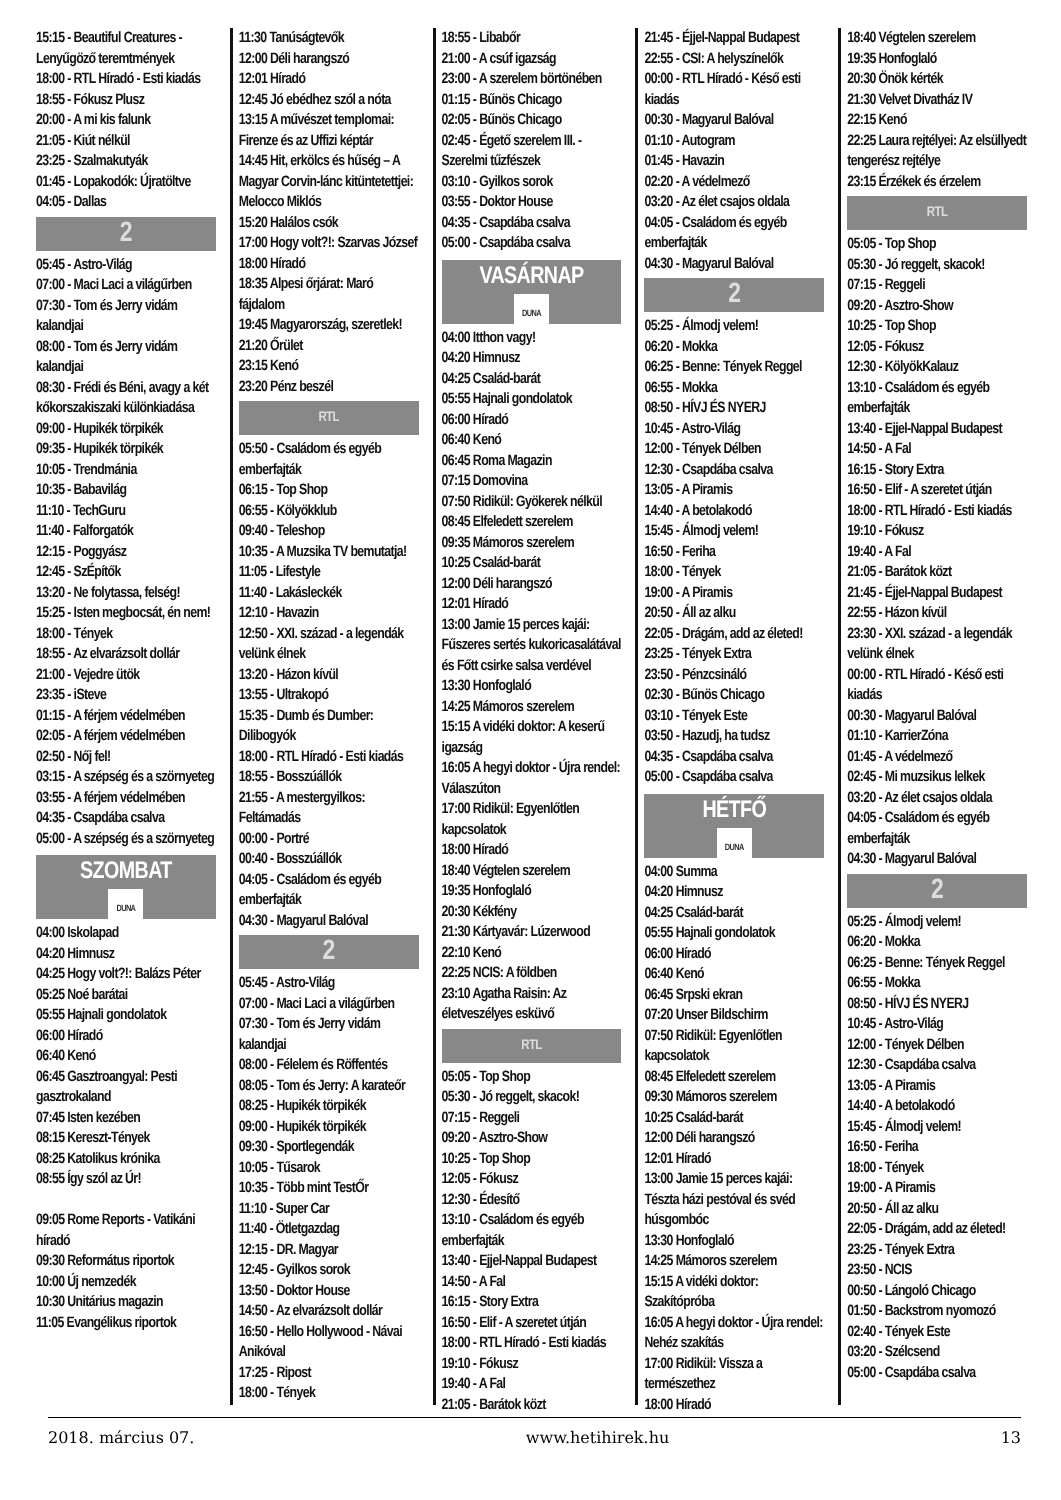15:15 - Beautiful Creatures - Lenyűgöző teremtmények
18:00 - RTL Híradó - Esti kiadás
18:55 - Fókusz Plusz
20:00 - A mi kis falunk
21:05 - Kiút nélkül
23:25 - Szalmakutyák
01:45 - Lopakodók: Újratöltve
04:05 - Dallas
2
05:45 - Astro-Világ
07:00 - Maci Laci a világűrben
07:30 - Tom és Jerry vidám kalandjai
08:00 - Tom és Jerry vidám kalandjai
08:30 - Frédi és Béni, avagy a két kőkorszakiszaki különkiadása
09:00 - Hupikék törpikék
09:35 - Hupikék törpikék
10:05 - Trendmánia
10:35 - Babavilág
11:10 - TechGuru
11:40 - Falforgatók
12:15 - Poggyász
12:45 - SzÉpítők
13:20 - Ne folytassa, felség!
15:25 - Isten megbocsát, én nem!
18:00 - Tények
18:55 - Az elvarázsolt dollár
21:00 - Vejedre ütök
23:35 - iSteve
01:15 - A férjem védelmében
02:05 - A férjem védelmében
02:50 - Nőj fel!
03:15 - A szépség és a szörnyeteg
03:55 - A férjem védelmében
04:35 - Csapdába csalva
05:00 - A szépség és a szörnyeteg
SZOMBAT
DUNA
04:00 Iskolapad
04:20 Himnusz
04:25 Hogy volt?!: Balázs Péter
05:25 Noé barátai
05:55 Hajnali gondolatok
06:00 Híradó
06:40 Kenó
06:45 Gasztroangyal: Pesti gasztrokaland
07:45 Isten kezében
08:15 Kereszt-Tények
08:25 Katolikus krónika
08:55 Így szól az Úr!
09:05 Rome Reports - Vatikáni híradó
09:30 Református riportok
10:00 Új nemzedék
10:30 Unitárius magazin
11:05 Evangélikus riportok
11:30 Tanúságtevők
12:00 Déli harangszó
12:01 Híradó
12:45 Jó ebédhez szól a nóta
13:15 A művészet templomai: Firenze és az Uffizi képtár
14:45 Hit, erkölcs és hűség – A Magyar Corvin-lánc kitüntetettjei: Melocco Miklós
15:20 Halálos csók
17:00 Hogy volt?!: Szarvas József
18:00 Híradó
18:35 Alpesi őrjárat: Maró fájdalom
19:45 Magyarország, szeretlek!
21:20 Őrület
23:15 Kenó
23:20 Pénz beszél
RTL
05:50 - Családom és egyéb emberfajták
06:15 - Top Shop
06:55 - Kölyökklub
09:40 - Teleshop
10:35 - A Muzsika TV bemutatja!
11:05 - Lifestyle
11:40 - Lakásleckék
12:10 - Havazin
12:50 - XXI. század - a legendák velünk élnek
13:20 - Házon kívül
13:55 - Ultrakopó
15:35 - Dumb és Dumber: Dilibogyók
18:00 - RTL Híradó - Esti kiadás
18:55 - Bosszúállók
21:55 - A mestergyilkos: Feltámadás
00:00 - Portré
00:40 - Bosszúállók
04:05 - Családom és egyéb emberfajták
04:30 - Magyarul Balóval
2
05:45 - Astro-Világ
07:00 - Maci Laci a világűrben
07:30 - Tom és Jerry vidám kalandjai
08:00 - Félelem és Röffentés
08:05 - Tom és Jerry: A karateőr
08:25 - Hupikék törpikék
09:00 - Hupikék törpikék
09:30 - Sportlegendák
10:05 - Tűsarok
10:35 - Több mint TestŐr
11:10 - Super Car
11:40 - Ötletgazdag
12:15 - DR. Magyar
12:45 - Gyilkos sorok
13:50 - Doktor House
14:50 - Az elvarázsolt dollár
16:50 - Hello Hollywood - Návai Anikóval
17:25 - Ripost
18:00 - Tények
18:55 - Libabőr
21:00 - A csúf igazság
23:00 - A szerelem börtönében
01:15 - Bűnös Chicago
02:05 - Bűnös Chicago
02:45 - Égető szerelem III. - Szerelmi tűzfészek
03:10 - Gyilkos sorok
03:55 - Doktor House
04:35 - Csapdába csalva
05:00 - Csapdába csalva
VASÁRNAP
DUNA
04:00 Itthon vagy!
04:20 Himnusz
04:25 Család-barát
05:55 Hajnali gondolatok
06:00 Híradó
06:40 Kenó
06:45 Roma Magazin
07:15 Domovina
07:50 Ridikül: Gyökerek nélkül
08:45 Elfeledett szerelem
09:35 Mámoros szerelem
10:25 Család-barát
12:00 Déli harangszó
12:01 Híradó
13:00 Jamie 15 perces kajái: Fűszeres sertés kukoricasalátával és Főtt csirke salsa verdével
13:30 Honfoglaló
14:25 Mámoros szerelem
15:15 A vidéki doktor: A keserű igazság
16:05 A hegyi doktor - Újra rendel: Válaszúton
17:00 Ridikül: Egyenlőtlen kapcsolatok
18:00 Híradó
18:40 Végtelen szerelem
19:35 Honfoglaló
20:30 Kékfény
21:30 Kártyavár: Lúzerwood
22:10 Kenó
22:25 NCIS: A földben
23:10 Agatha Raisin: Az életveszélyes esküvő
RTL
05:05 - Top Shop
05:30 - Jó reggelt, skacok!
07:15 - Reggeli
09:20 - Asztro-Show
10:25 - Top Shop
12:05 - Fókusz
12:30 - Édesítő
13:10 - Családom és egyéb emberfajták
13:40 - Ejjel-Nappal Budapest
14:50 - A Fal
16:15 - Story Extra
16:50 - Elif - A szeretet útján
18:00 - RTL Híradó - Esti kiadás
19:10 - Fókusz
19:40 - A Fal
21:05 - Barátok közt
21:45 - Éjjel-Nappal Budapest
22:55 - CSI: A helyszínelők
00:00 - RTL Híradó - Késő esti kiadás
00:30 - Magyarul Balóval
01:10 - Autogram
01:45 - Havazin
02:20 - A védelmező
03:20 - Az élet csajos oldala
04:05 - Családom és egyéb emberfajták
04:30 - Magyarul Balóval
2
05:25 - Álmodj velem!
06:20 - Mokka
06:25 - Benne: Tények Reggel
06:55 - Mokka
08:50 - HÍVJ ÉS NYERJ
10:45 - Astro-Világ
12:00 - Tények Délben
12:30 - Csapdába csalva
13:05 - A Piramis
14:40 - A betolakodó
15:45 - Álmodj velem!
16:50 - Feriha
18:00 - Tények
19:00 - A Piramis
20:50 - Áll az alku
22:05 - Drágám, add az életed!
23:25 - Tények Extra
23:50 - Pénzcsináló
02:30 - Bűnös Chicago
03:10 - Tények Este
03:50 - Hazudj, ha tudsz
04:35 - Csapdába csalva
05:00 - Csapdába csalva
HÉTFŐ
DUNA
04:00 Summa
04:20 Himnusz
04:25 Család-barát
05:55 Hajnali gondolatok
06:00 Híradó
06:40 Kenó
06:45 Srpski ekran
07:20 Unser Bildschirm
07:50 Ridikül: Egyenlőtlen kapcsolatok
08:45 Elfeledett szerelem
09:30 Mámoros szerelem
10:25 Család-barát
12:00 Déli harangszó
12:01 Híradó
13:00 Jamie 15 perces kajái: Tészta házi pestóval és svéd húsgombóc
13:30 Honfoglaló
14:25 Mámoros szerelem
15:15 A vidéki doktor: Szakítópróba
16:05 A hegyi doktor - Újra rendel: Nehéz szakítás
17:00 Ridikül: Vissza a természethez
18:00 Híradó
18:40 Végtelen szerelem
19:35 Honfoglaló
20:30 Önök kérték
21:30 Velvet Divatház IV
22:15 Kenó
22:25 Laura rejtélyei: Az elsüllyedt tengerész rejtélye
23:15 Érzékek és érzelem
RTL
05:05 - Top Shop
05:30 - Jó reggelt, skacok!
07:15 - Reggeli
09:20 - Asztro-Show
10:25 - Top Shop
12:05 - Fókusz
12:30 - KölyökKalauz
13:10 - Családom és egyéb emberfajták
13:40 - Ejjel-Nappal Budapest
14:50 - A Fal
16:15 - Story Extra
16:50 - Elif - A szeretet útján
18:00 - RTL Híradó - Esti kiadás
19:10 - Fókusz
19:40 - A Fal
21:05 - Barátok közt
21:45 - Éjjel-Nappal Budapest
22:55 - Házon kívül
23:30 - XXI. század - a legendák velünk élnek
00:00 - RTL Híradó - Késő esti kiadás
00:30 - Magyarul Balóval
01:10 - KarrierZóna
01:45 - A védelmező
02:45 - Mi muzsikus lelkek
03:20 - Az élet csajos oldala
04:05 - Családom és egyéb emberfajták
04:30 - Magyarul Balóval
2
05:25 - Álmodj velem!
06:20 - Mokka
06:25 - Benne: Tények Reggel
06:55 - Mokka
08:50 - HÍVJ ÉS NYERJ
10:45 - Astro-Világ
12:00 - Tények Délben
12:30 - Csapdába csalva
13:05 - A Piramis
14:40 - A betolakodó
15:45 - Álmodj velem!
16:50 - Feriha
18:00 - Tények
19:00 - A Piramis
20:50 - Áll az alku
22:05 - Drágám, add az életed!
23:25 - Tények Extra
23:50 - NCIS
00:50 - Lángoló Chicago
01:50 - Backstrom nyomozó
02:40 - Tények Este
03:20 - Szélcsend
05:00 - Csapdába csalva
2018. március 07. www.hetihirek.hu 13